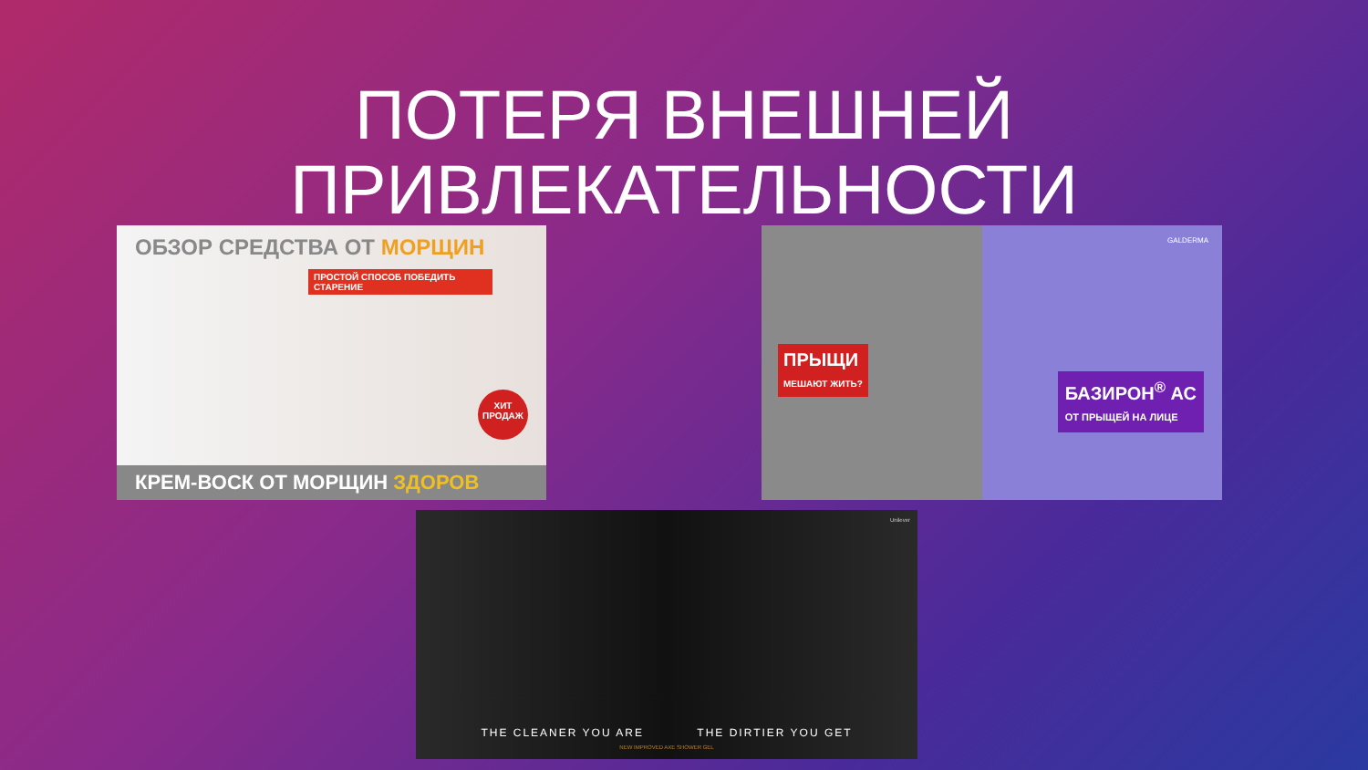ПОТЕРЯ ВНЕШНЕЙ ПРИВЛЕКАТЕЛЬНОСТИ
ОБЗОР СРЕДСТВА ОТ МОРЩИН
ПРОСТОЙ СПОСОБ ПОБЕДИТЬ СТАРЕНИЕ
ХИТ ПРОДАЖ
КРЕМ-ВОСК ОТ МОРЩИН ЗДОРОВ
GALDERMA
ПРЫЩИ
МЕШАЮТ ЖИТЬ?
БАЗИРОН<sup>®</sup> АС
ОТ ПРЫЩЕЙ НА ЛИЦЕ
Unilever
THE CLEANER YOU ARE THE DIRTIER YOU GET
NEW IMPROVED AXE SHOWER GEL